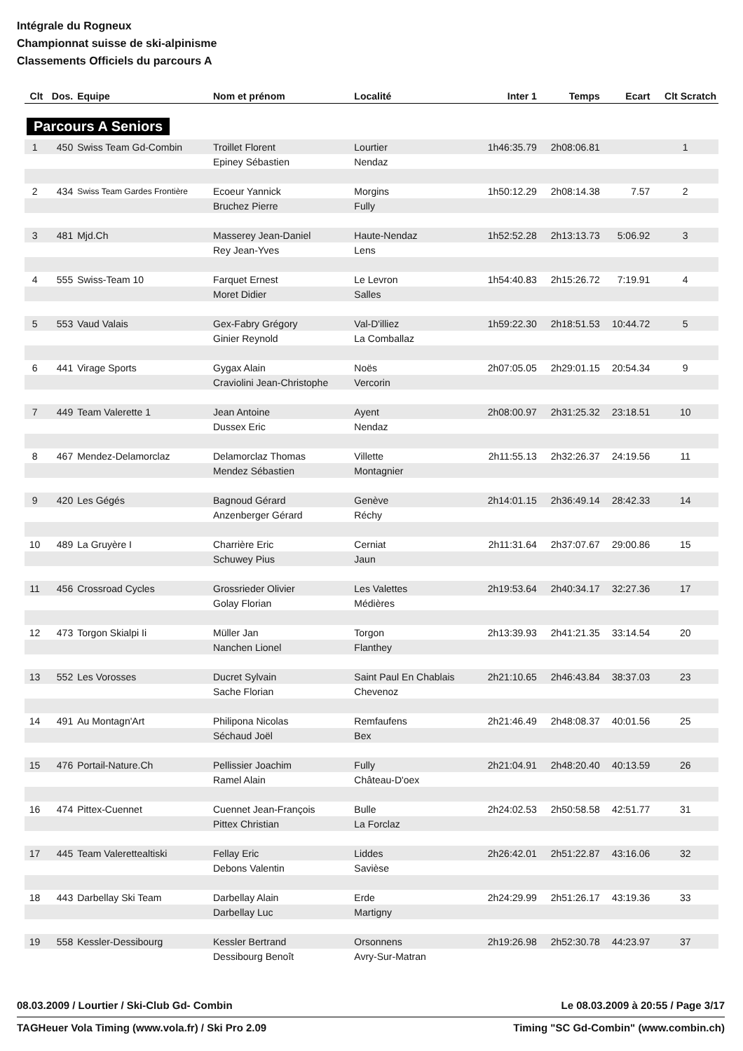Intégrale du Rogneux
Championnat suisse de ski-alpinisme
Classements Officiels du parcours A
| Clt | Dos. | Equipe | Nom et prénom | Localité | Inter 1 | Temps | Ecart | Clt Scratch |
| --- | --- | --- | --- | --- | --- | --- | --- | --- |
| Parcours A Seniors | | | | | | | | |
| 1 | 450 | Swiss Team Gd-Combin | Troillet Florent | Lourtier | 1h46:35.79 | 2h08:06.81 | | 1 |
| | | | Epiney Sébastien | Nendaz | | | | |
| 2 | 434 | Swiss Team Gardes Frontière | Ecoeur Yannick | Morgins | 1h50:12.29 | 2h08:14.38 | 7.57 | 2 |
| | | | Bruchez Pierre | Fully | | | | |
| 3 | 481 | Mjd.Ch | Masserey Jean-Daniel | Haute-Nendaz | 1h52:52.28 | 2h13:13.73 | 5:06.92 | 3 |
| | | | Rey Jean-Yves | Lens | | | | |
| 4 | 555 | Swiss-Team 10 | Farquet Ernest | Le Levron | 1h54:40.83 | 2h15:26.72 | 7:19.91 | 4 |
| | | | Moret Didier | Salles | | | | |
| 5 | 553 | Vaud Valais | Gex-Fabry Grégory | Val-D'illiez | 1h59:22.30 | 2h18:51.53 | 10:44.72 | 5 |
| | | | Ginier Reynold | La Comballaz | | | | |
| 6 | 441 | Virage Sports | Gygax Alain | Noës | 2h07:05.05 | 2h29:01.15 | 20:54.34 | 9 |
| | | | Craviolini Jean-Christophe | Vercorin | | | | |
| 7 | 449 | Team Valerette 1 | Jean Antoine | Ayent | 2h08:00.97 | 2h31:25.32 | 23:18.51 | 10 |
| | | | Dussex Eric | Nendaz | | | | |
| 8 | 467 | Mendez-Delamorclaz | Delamorclaz Thomas | Villette | 2h11:55.13 | 2h32:26.37 | 24:19.56 | 11 |
| | | | Mendez Sébastien | Montagnier | | | | |
| 9 | 420 | Les Gégés | Bagnoud Gérard | Genève | 2h14:01.15 | 2h36:49.14 | 28:42.33 | 14 |
| | | | Anzenberger Gérard | Réchy | | | | |
| 10 | 489 | La Gruyère I | Charrière Eric | Cerniat | 2h11:31.64 | 2h37:07.67 | 29:00.86 | 15 |
| | | | Schuwey Pius | Jaun | | | | |
| 11 | 456 | Crossroad Cycles | Grossrieder Olivier | Les Valettes | 2h19:53.64 | 2h40:34.17 | 32:27.36 | 17 |
| | | | Golay Florian | Médières | | | | |
| 12 | 473 | Torgon Skialpi Ii | Müller Jan | Torgon | 2h13:39.93 | 2h41:21.35 | 33:14.54 | 20 |
| | | | Nanchen Lionel | Flanthey | | | | |
| 13 | 552 | Les Vorosses | Ducret Sylvain | Saint Paul En Chablais | 2h21:10.65 | 2h46:43.84 | 38:37.03 | 23 |
| | | | Sache Florian | Chevenoz | | | | |
| 14 | 491 | Au Montagn'Art | Philipona Nicolas | Remfaufens | 2h21:46.49 | 2h48:08.37 | 40:01.56 | 25 |
| | | | Séchaud Joël | Bex | | | | |
| 15 | 476 | Portail-Nature.Ch | Pellissier Joachim | Fully | 2h21:04.91 | 2h48:20.40 | 40:13.59 | 26 |
| | | | Ramel Alain | Château-D'oex | | | | |
| 16 | 474 | Pittex-Cuennet | Cuennet Jean-François | Bulle | 2h24:02.53 | 2h50:58.58 | 42:51.77 | 31 |
| | | | Pittex Christian | La Forclaz | | | | |
| 17 | 445 | Team Valerettealtiski | Fellay Eric | Liddes | 2h26:42.01 | 2h51:22.87 | 43:16.06 | 32 |
| | | | Debons Valentin | Savièse | | | | |
| 18 | 443 | Darbellay Ski Team | Darbellay Alain | Erde | 2h24:29.99 | 2h51:26.17 | 43:19.36 | 33 |
| | | | Darbellay Luc | Martigny | | | | |
| 19 | 558 | Kessler-Dessibourg | Kessler Bertrand | Orsonnens | 2h19:26.98 | 2h52:30.78 | 44:23.97 | 37 |
| | | | Dessibourg Benoît | Avry-Sur-Matran | | | | |
08.03.2009 / Lourtier / Ski-Club Gd- Combin Le 08.03.2009 à 20:55 / Page 3/17
TAGHeuer Vola Timing (www.vola.fr) / Ski Pro 2.09 Timing "SC Gd-Combin" (www.combin.ch)